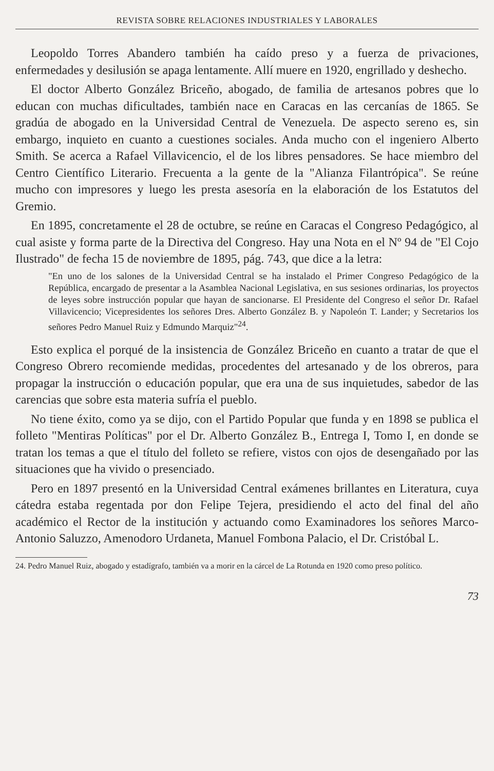REVISTA SOBRE RELACIONES INDUSTRIALES Y LABORALES
Leopoldo Torres Abandero también ha caído preso y a fuerza de privaciones, enfermedades y desilusión se apaga lentamente. Allí muere en 1920, engrillado y deshecho.
El doctor Alberto González Briceño, abogado, de familia de artesanos pobres que lo educan con muchas dificultades, también nace en Caracas en las cercanías de 1865. Se gradúa de abogado en la Universidad Central de Venezuela. De aspecto sereno es, sin embargo, inquieto en cuanto a cuestiones sociales. Anda mucho con el ingeniero Alberto Smith. Se acerca a Rafael Villavicencio, el de los libres pensadores. Se hace miembro del Centro Científico Literario. Frecuenta a la gente de la "Alianza Filantrópica". Se reúne mucho con impresores y luego les presta asesoría en la elaboración de los Estatutos del Gremio.
En 1895, concretamente el 28 de octubre, se reúne en Caracas el Congreso Pedagógico, al cual asiste y forma parte de la Directiva del Congreso. Hay una Nota en el Nº 94 de "El Cojo Ilustrado" de fecha 15 de noviembre de 1895, pág. 743, que dice a la letra:
"En uno de los salones de la Universidad Central se ha instalado el Primer Congreso Pedagógico de la República, encargado de presentar a la Asamblea Nacional Legislativa, en sus sesiones ordinarias, los proyectos de leyes sobre instrucción popular que hayan de sancionarse. El Presidente del Congreso el señor Dr. Rafael Villavicencio; Vicepresidentes los señores Dres. Alberto González B. y Napoleón T. Lander; y Secretarios los señores Pedro Manuel Ruiz y Edmundo Marquiz"<sup>24</sup>.
Esto explica el porqué de la insistencia de González Briceño en cuanto a tratar de que el Congreso Obrero recomiende medidas, procedentes del artesanado y de los obreros, para propagar la instrucción o educación popular, que era una de sus inquietudes, sabedor de las carencias que sobre esta materia sufría el pueblo.
No tiene éxito, como ya se dijo, con el Partido Popular que funda y en 1898 se publica el folleto "Mentiras Políticas" por el Dr. Alberto González B., Entrega I, Tomo I, en donde se tratan los temas a que el título del folleto se refiere, vistos con ojos de desengañado por las situaciones que ha vivido o presenciado.
Pero en 1897 presentó en la Universidad Central exámenes brillantes en Literatura, cuya cátedra estaba regentada por don Felipe Tejera, presidiendo el acto del final del año académico el Rector de la institución y actuando como Examinadores los señores Marco-Antonio Saluzzo, Amenodoro Urdaneta, Manuel Fombona Palacio, el Dr. Cristóbal L.
24. Pedro Manuel Ruiz, abogado y estadígrafo, también va a morir en la cárcel de La Rotunda en 1920 como preso político.
73